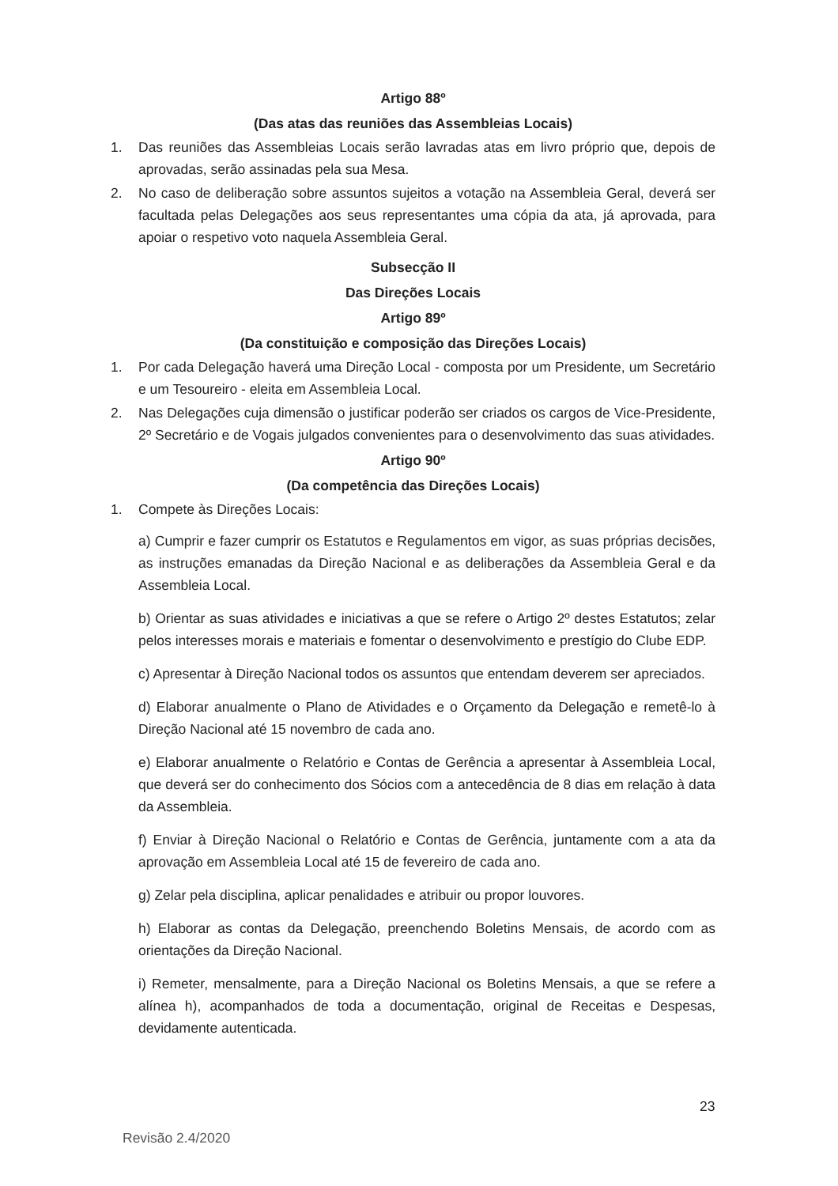Artigo 88º
(Das atas das reuniões das Assembleias Locais)
1. Das reuniões das Assembleias Locais serão lavradas atas em livro próprio que, depois de aprovadas, serão assinadas pela sua Mesa.
2. No caso de deliberação sobre assuntos sujeitos a votação na Assembleia Geral, deverá ser facultada pelas Delegações aos seus representantes uma cópia da ata, já aprovada, para apoiar o respetivo voto naquela Assembleia Geral.
Subsecção II
Das Direções Locais
Artigo 89º
(Da constituição e composição das Direções Locais)
1. Por cada Delegação haverá uma Direção Local - composta por um Presidente, um Secretário e um Tesoureiro - eleita em Assembleia Local.
2. Nas Delegações cuja dimensão o justificar poderão ser criados os cargos de Vice-Presidente, 2º Secretário e de Vogais julgados convenientes para o desenvolvimento das suas atividades.
Artigo 90º
(Da competência das Direções Locais)
1. Compete às Direções Locais:
a) Cumprir e fazer cumprir os Estatutos e Regulamentos em vigor, as suas próprias decisões, as instruções emanadas da Direção Nacional e as deliberações da Assembleia Geral e da Assembleia Local.
b) Orientar as suas atividades e iniciativas a que se refere o Artigo 2º destes Estatutos; zelar pelos interesses morais e materiais e fomentar o desenvolvimento e prestígio do Clube EDP.
c) Apresentar à Direção Nacional todos os assuntos que entendam deverem ser apreciados.
d) Elaborar anualmente o Plano de Atividades e o Orçamento da Delegação e remetê-lo à Direção Nacional até 15 novembro de cada ano.
e) Elaborar anualmente o Relatório e Contas de Gerência a apresentar à Assembleia Local, que deverá ser do conhecimento dos Sócios com a antecedência de 8 dias em relação à data da Assembleia.
f) Enviar à Direção Nacional o Relatório e Contas de Gerência, juntamente com a ata da aprovação em Assembleia Local até 15 de fevereiro de cada ano.
g) Zelar pela disciplina, aplicar penalidades e atribuir ou propor louvores.
h) Elaborar as contas da Delegação, preenchendo Boletins Mensais, de acordo com as orientações da Direção Nacional.
i) Remeter, mensalmente, para a Direção Nacional os Boletins Mensais, a que se refere a alínea h), acompanhados de toda a documentação, original de Receitas e Despesas, devidamente autenticada.
23
Revisão 2.4/2020